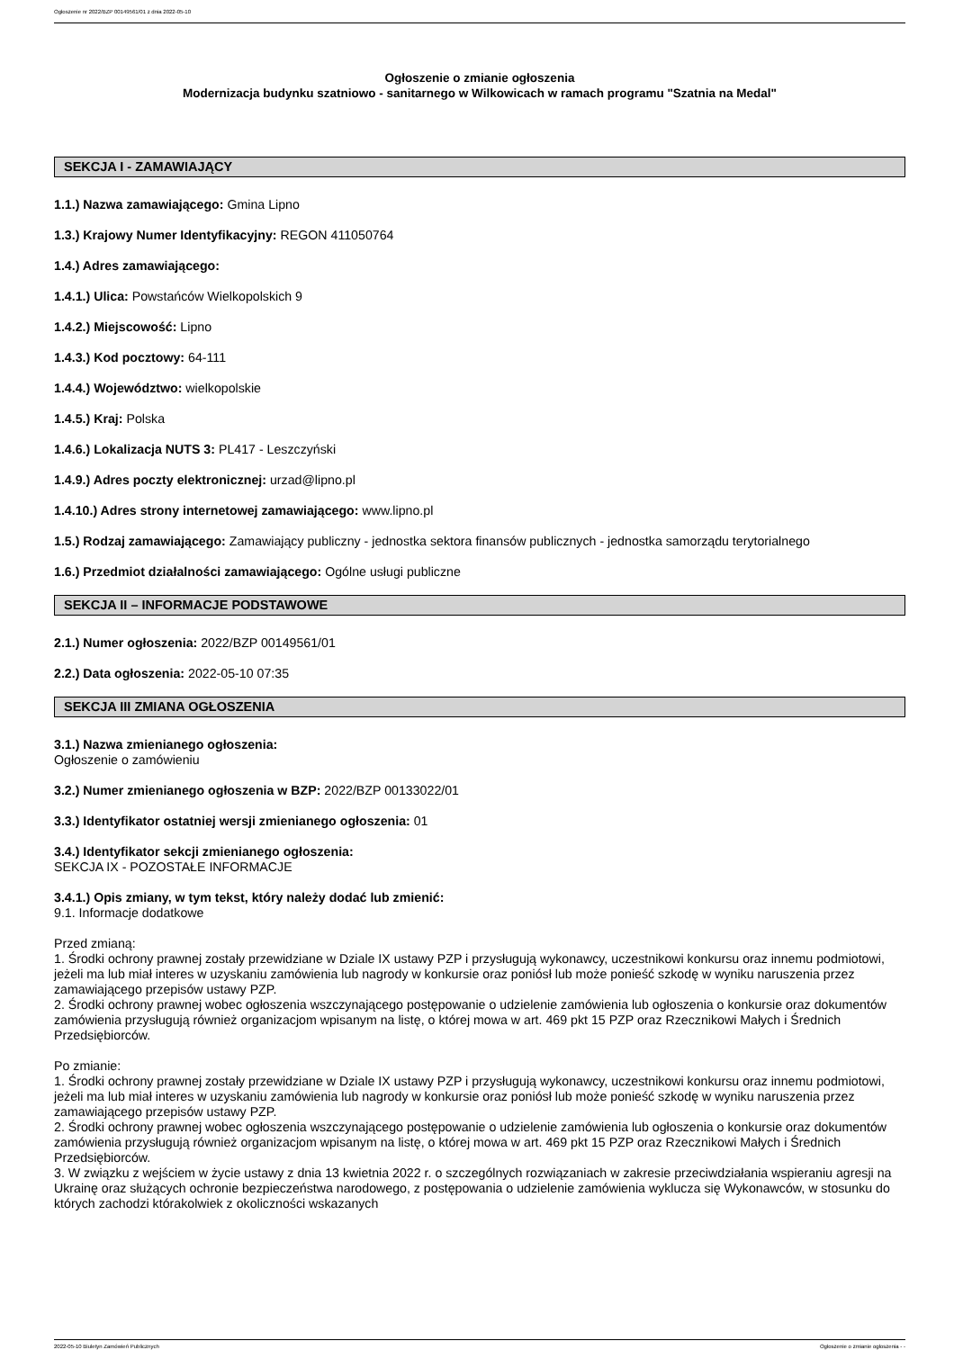Ogłoszenie nr 2022/BZP 00149561/01 z dnia 2022-05-10
Ogłoszenie o zmianie ogłoszenia
Modernizacja budynku szatniowo - sanitarnego w Wilkowicach w ramach programu "Szatnia na Medal"
SEKCJA I - ZAMAWIAJĄCY
1.1.) Nazwa zamawiającego: Gmina Lipno
1.3.) Krajowy Numer Identyfikacyjny: REGON 411050764
1.4.) Adres zamawiającego:
1.4.1.) Ulica: Powstańców Wielkopolskich 9
1.4.2.) Miejscowość: Lipno
1.4.3.) Kod pocztowy: 64-111
1.4.4.) Województwo: wielkopolskie
1.4.5.) Kraj: Polska
1.4.6.) Lokalizacja NUTS 3: PL417 - Leszczyński
1.4.9.) Adres poczty elektronicznej: urzad@lipno.pl
1.4.10.) Adres strony internetowej zamawiającego: www.lipno.pl
1.5.) Rodzaj zamawiającego: Zamawiający publiczny - jednostka sektora finansów publicznych - jednostka samorządu terytorialnego
1.6.) Przedmiot działalności zamawiającego: Ogólne usługi publiczne
SEKCJA II – INFORMACJE PODSTAWOWE
2.1.) Numer ogłoszenia: 2022/BZP 00149561/01
2.2.) Data ogłoszenia: 2022-05-10 07:35
SEKCJA III ZMIANA OGŁOSZENIA
3.1.) Nazwa zmienianego ogłoszenia:
Ogłoszenie o zamówieniu
3.2.) Numer zmienianego ogłoszenia w BZP: 2022/BZP 00133022/01
3.3.) Identyfikator ostatniej wersji zmienianego ogłoszenia: 01
3.4.) Identyfikator sekcji zmienianego ogłoszenia:
SEKCJA IX - POZOSTAŁE INFORMACJE
3.4.1.) Opis zmiany, w tym tekst, który należy dodać lub zmienić:
9.1. Informacje dodatkowe
Przed zmianą:
1. Środki ochrony prawnej zostały przewidziane w Dziale IX ustawy PZP i przysługują wykonawcy, uczestnikowi konkursu oraz innemu podmiotowi, jeżeli ma lub miał interes w uzyskaniu zamówienia lub nagrody w konkursie oraz poniósł lub może ponieść szkodę w wyniku naruszenia przez zamawiającego przepisów ustawy PZP.
2. Środki ochrony prawnej wobec ogłoszenia wszczynającego postępowanie o udzielenie zamówienia lub ogłoszenia o konkursie oraz dokumentów zamówienia przysługują również organizacjom wpisanym na listę, o której mowa w art. 469 pkt 15 PZP oraz Rzecznikowi Małych i Średnich Przedsiębiorców.
Po zmianie:
1. Środki ochrony prawnej zostały przewidziane w Dziale IX ustawy PZP i przysługują wykonawcy, uczestnikowi konkursu oraz innemu podmiotowi, jeżeli ma lub miał interes w uzyskaniu zamówienia lub nagrody w konkursie oraz poniósł lub może ponieść szkodę w wyniku naruszenia przez zamawiającego przepisów ustawy PZP.
2. Środki ochrony prawnej wobec ogłoszenia wszczynającego postępowanie o udzielenie zamówienia lub ogłoszenia o konkursie oraz dokumentów zamówienia przysługują również organizacjom wpisanym na listę, o której mowa w art. 469 pkt 15 PZP oraz Rzecznikowi Małych i Średnich Przedsiębiorców.
3. W związku z wejściem w życie ustawy z dnia 13 kwietnia 2022 r. o szczególnych rozwiązaniach w zakresie przeciwdziałania wspieraniu agresji na Ukrainę oraz służących ochronie bezpieczeństwa narodowego, z postępowania o udzielenie zamówienia wyklucza się Wykonawców, w stosunku do których zachodzi którakolwiek z okoliczności wskazanych
2022-05-10 Biuletyn Zamówień Publicznych Ogłoszenie o zmianie ogłoszenia - -